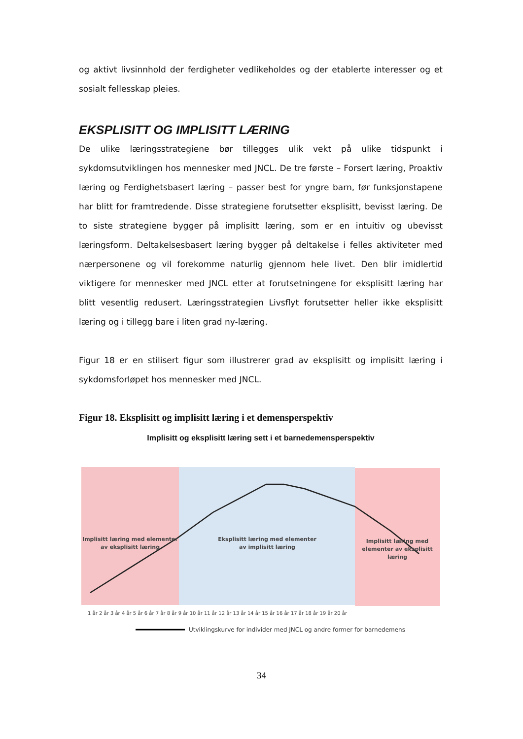og aktivt livsinnhold der ferdigheter vedlikeholdes og der etablerte interesser og et sosialt fellesskap pleies.
EKSPLISITT OG IMPLISITT LÆRING
De ulike læringsstrategiene bør tillegges ulik vekt på ulike tidspunkt i sykdomsutviklingen hos mennesker med JNCL. De tre første – Forsert læring, Proaktiv læring og Ferdighetsbasert læring – passer best for yngre barn, før funksjonstapene har blitt for framtredende. Disse strategiene forutsetter eksplisitt, bevisst læring. De to siste strategiene bygger på implisitt læring, som er en intuitiv og ubevisst læringsform. Deltakelsesbasert læring bygger på deltakelse i felles aktiviteter med nærpersonene og vil forekomme naturlig gjennom hele livet. Den blir imidlertid viktigere for mennesker med JNCL etter at forutsetningene for eksplisitt læring har blitt vesentlig redusert. Læringsstrategien Livsflyt forutsetter heller ikke eksplisitt læring og i tillegg bare i liten grad ny-læring.
Figur 18 er en stilisert figur som illustrerer grad av eksplisitt og implisitt læring i sykdomsforløpet hos mennesker med JNCL.
Figur 18. Eksplisitt og implisitt læring i et demensperspektiv
Implisitt og eksplisitt læring sett i et barnedemensperspektiv
Implisitt læring med elementer
av eksplisitt læring
Eksplisitt læring med elementer
av implisitt læring
Implisitt læring med
elementer av eksplisitt
læring
1 år 2 år 3 år 4 år 5 år 6 år 7 år 8 år 9 år 10 år 11 år 12 år 13 år 14 år 15 år 16 år 17 år 18 år 19 år 20 år
Utviklingskurve for individer med JNCL og andre former for barnedemens
34